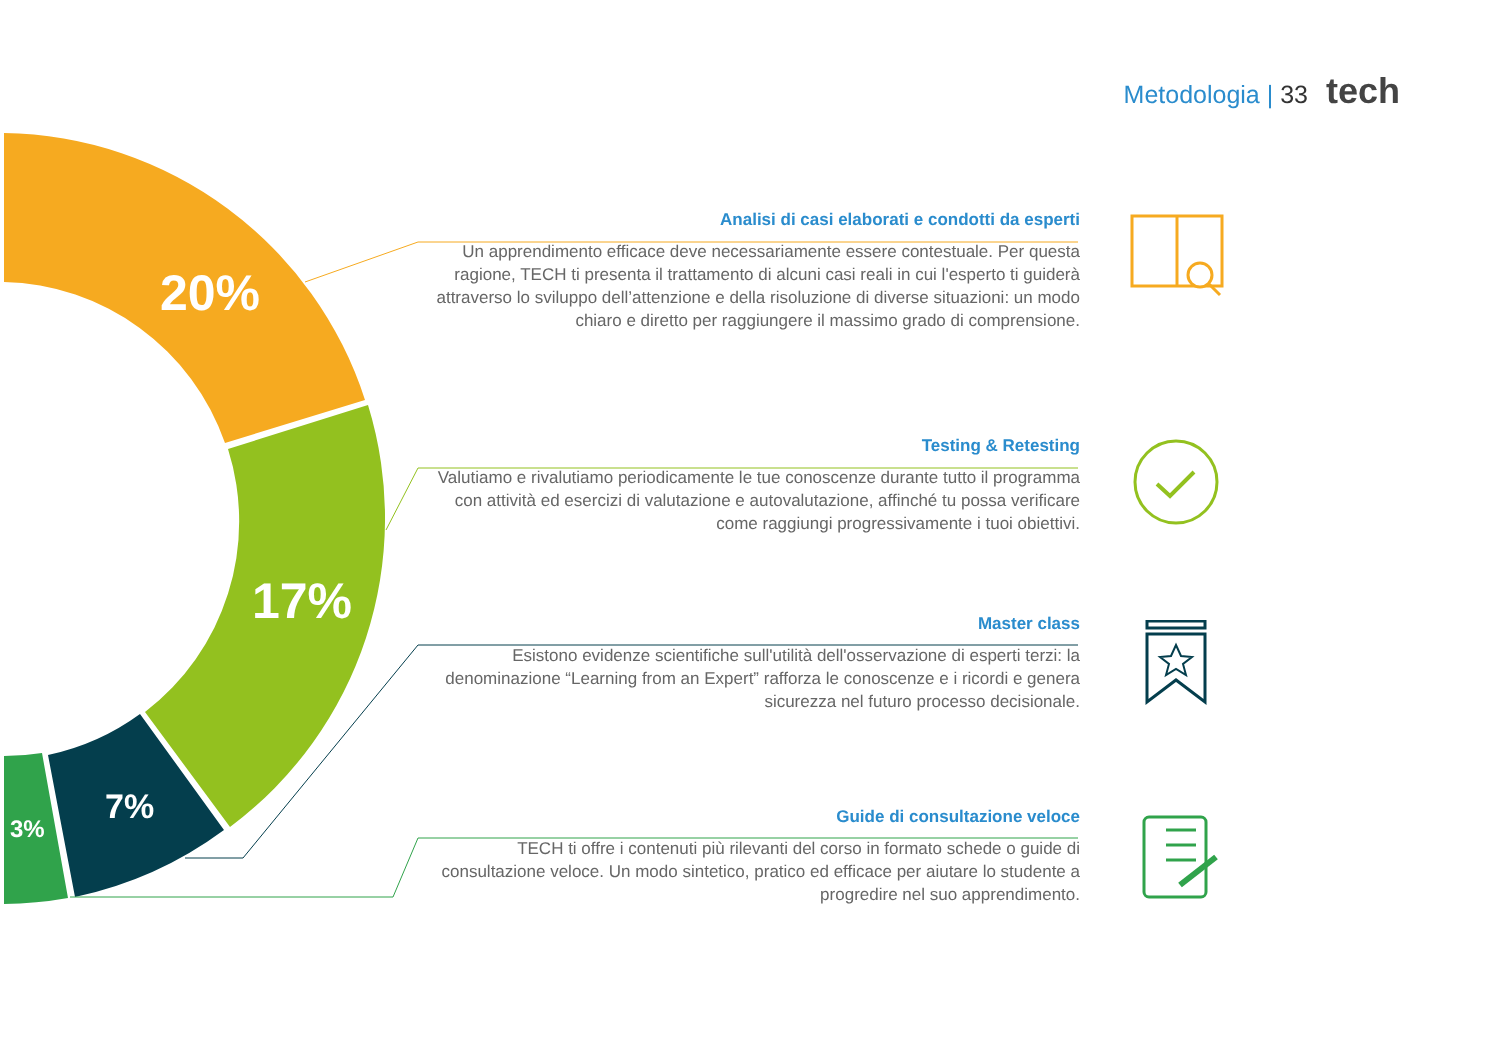20%
17%
7%
3%
Metodologia | 33 tech
Analisi di casi elaborati e condotti da esperti
Un apprendimento efficace deve necessariamente essere contestuale. Per questa ragione, TECH ti presenta il trattamento di alcuni casi reali in cui l'esperto ti guiderà attraverso lo sviluppo dell’attenzione e della risoluzione di diverse situazioni: un modo chiaro e diretto per raggiungere il massimo grado di comprensione.
Testing & Retesting
Valutiamo e rivalutiamo periodicamente le tue conoscenze durante tutto il programma con attività ed esercizi di valutazione e autovalutazione, affinché tu possa verificare come raggiungi progressivamente i tuoi obiettivi.
Master class
Esistono evidenze scientifiche sull'utilità dell'osservazione di esperti terzi: la denominazione “Learning from an Expert” rafforza le conoscenze e i ricordi e genera sicurezza nel futuro processo decisionale.
Guide di consultazione veloce
TECH ti offre i contenuti più rilevanti del corso in formato schede o guide di consultazione veloce. Un modo sintetico, pratico ed efficace per aiutare lo studente a progredire nel suo apprendimento.